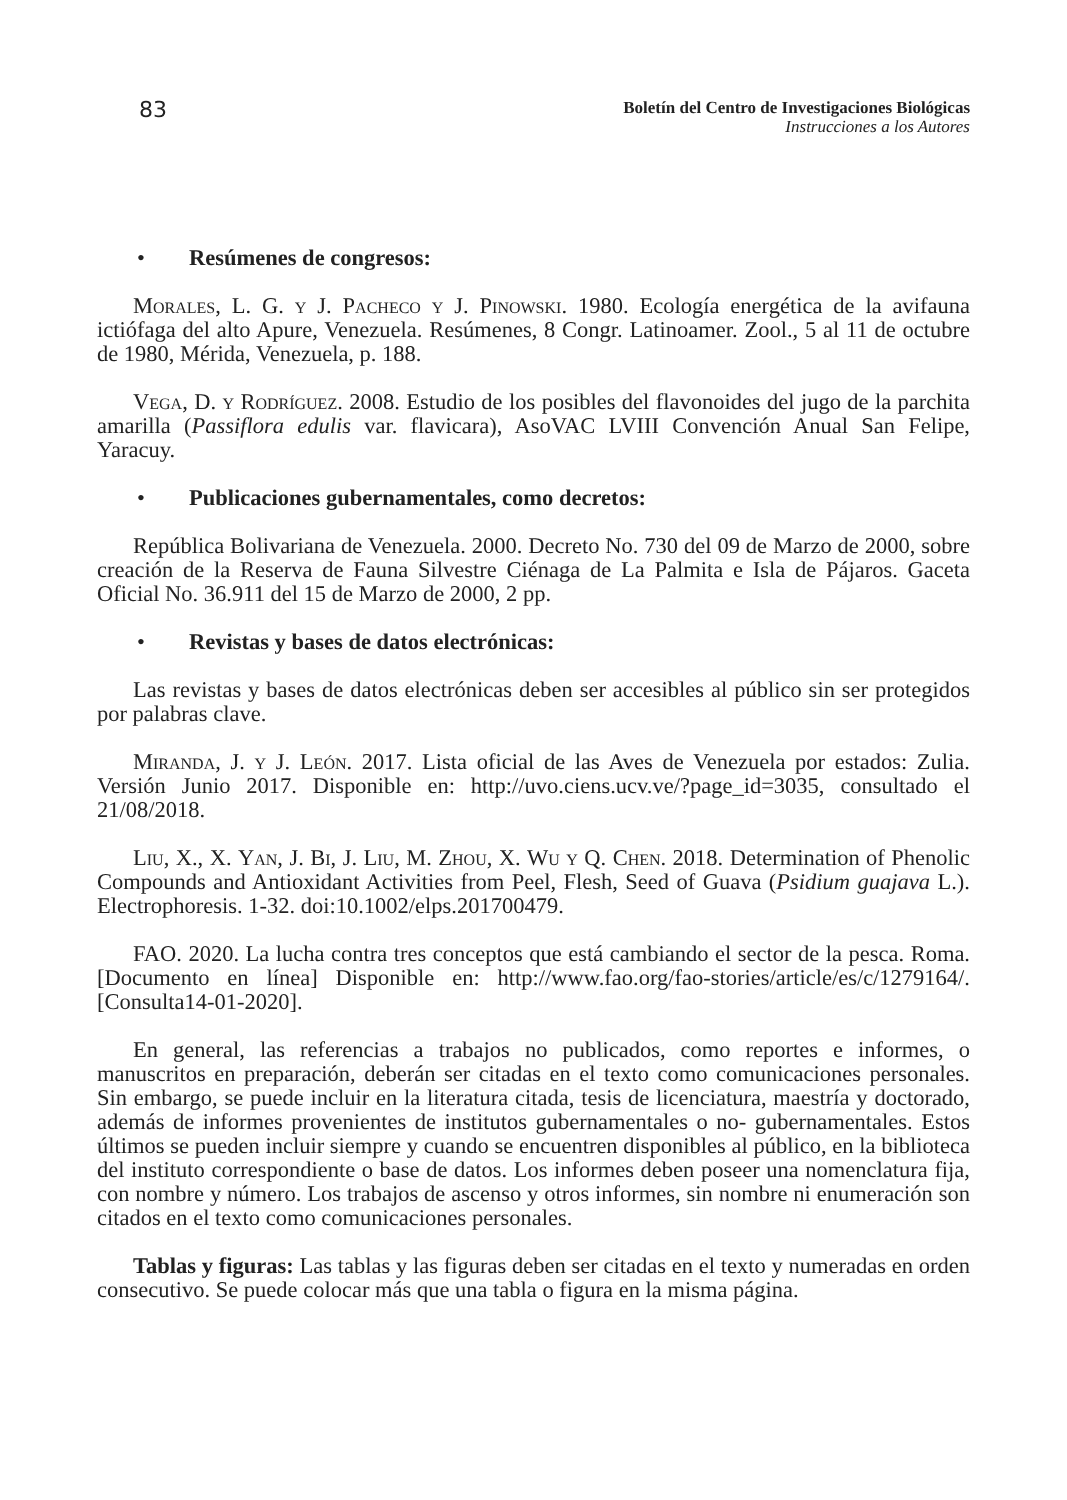83
Boletín del Centro de Investigaciones Biológicas
Instrucciones a los Autores
• Resúmenes de congresos:
Morales, L. G. y J. Pacheco y J. Pinowski. 1980. Ecología energética de la avifauna ictiófaga del alto Apure, Venezuela. Resúmenes, 8 Congr. Latinoamer. Zool., 5 al 11 de octubre de 1980, Mérida, Venezuela, p. 188.
Vega, D. y Rodríguez. 2008. Estudio de los posibles del flavonoides del jugo de la parchita amarilla (Passiflora edulis var. flavicara), AsoVAC LVIII Convención Anual San Felipe, Yaracuy.
• Publicaciones gubernamentales, como decretos:
República Bolivariana de Venezuela. 2000. Decreto No. 730 del 09 de Marzo de 2000, sobre creación de la Reserva de Fauna Silvestre Ciénaga de La Palmita e Isla de Pájaros. Gaceta Oficial No. 36.911 del 15 de Marzo de 2000, 2 pp.
• Revistas y bases de datos electrónicas:
Las revistas y bases de datos electrónicas deben ser accesibles al público sin ser protegidos por palabras clave.
Miranda, J. y J. León. 2017. Lista oficial de las Aves de Venezuela por estados: Zulia. Versión Junio 2017. Disponible en: http://uvo.ciens.ucv.ve/?page_id=3035, consultado el 21/08/2018.
Liu, X., X. Yan, J. Bi, J. Liu, M. Zhou, X. Wu y Q. Chen. 2018. Determination of Phenolic Compounds and Antioxidant Activities from Peel, Flesh, Seed of Guava (Psidium guajava L.). Electrophoresis. 1-32. doi:10.1002/elps.201700479.
FAO. 2020. La lucha contra tres conceptos que está cambiando el sector de la pesca. Roma. [Documento en línea] Disponible en: http://www.fao.org/fao-stories/article/es/c/1279164/. [Consulta14-01-2020].
En general, las referencias a trabajos no publicados, como reportes e informes, o manuscritos en preparación, deberán ser citadas en el texto como comunicaciones personales. Sin embargo, se puede incluir en la literatura citada, tesis de licenciatura, maestría y doctorado, además de informes provenientes de institutos gubernamentales o no- gubernamentales. Estos últimos se pueden incluir siempre y cuando se encuentren disponibles al público, en la biblioteca del instituto correspondiente o base de datos. Los informes deben poseer una nomenclatura fija, con nombre y número. Los trabajos de ascenso y otros informes, sin nombre ni enumeración son citados en el texto como comunicaciones personales.
Tablas y figuras: Las tablas y las figuras deben ser citadas en el texto y numeradas en orden consecutivo. Se puede colocar más que una tabla o figura en la misma página.